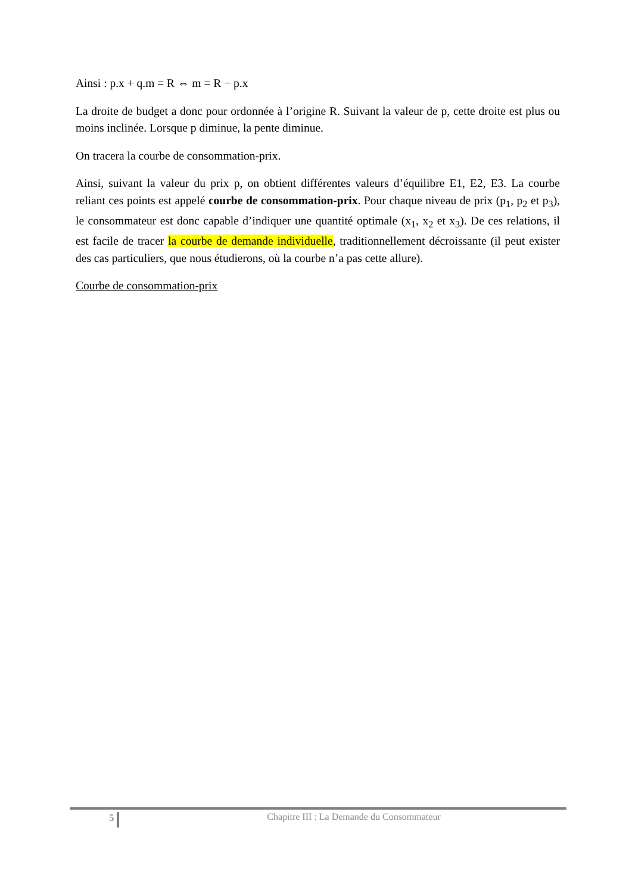Ainsi : p.x + q.m = R ⇔ m = R − p.x
La droite de budget a donc pour ordonnée à l’origine R. Suivant la valeur de p, cette droite est plus ou moins inclinée. Lorsque p diminue, la pente diminue.
On tracera la courbe de consommation-prix.
Ainsi, suivant la valeur du prix p, on obtient différentes valeurs d’équilibre E1, E2, E3. La courbe reliant ces points est appelé courbe de consommation-prix. Pour chaque niveau de prix (p<sub>1</sub>, p<sub>2</sub> et p<sub>3</sub>), le consommateur est donc capable d’indiquer une quantité optimale (x<sub>1</sub>, x<sub>2</sub> et x<sub>3</sub>). De ces relations, il est facile de tracer la courbe de demande individuelle, traditionnellement décroissante (il peut exister des cas particuliers, que nous étudierons, où la courbe n’a pas cette allure).
Courbe de consommation-prix
5
Chapitre III : La Demande du Consommateur